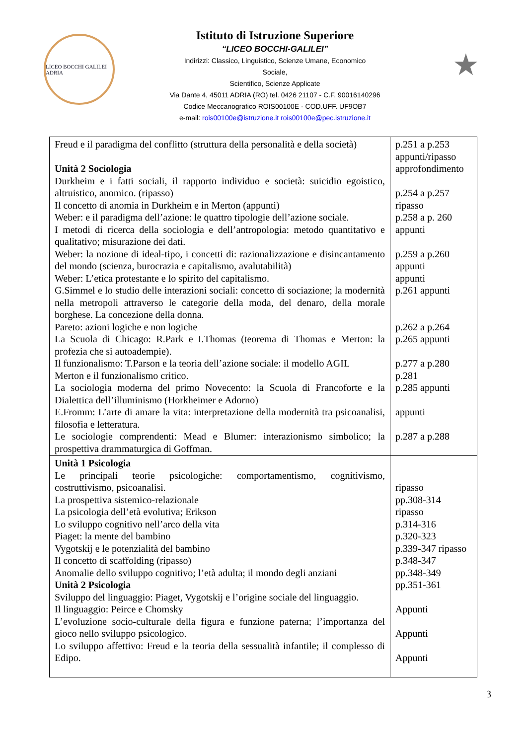LICEO BOCCHI GALILEI ADRIA
Istituto di Istruzione Superiore
“LICEO BOCCHI-GALILEI”
Indirizzi: Classico, Linguistico, Scienze Umane, Economico
Sociale,
Scientifico, Scienze Applicate
Via Dante 4, 45011 ADRIA (RO) tel. 0426 21107 - C.F. 90016140296
Codice Meccanografico ROIS00100E - COD.UFF. UF9OB7
e-mail: rois00100e@istruzione.it rois00100e@pec.istruzione.it
★
| Freud e il paradigma del conflitto (struttura della personalità e della società) Unità 2 Sociologia Durkheim e i fatti sociali, il rapporto individuo e società: suicidio egoistico, altruistico, anomico. (ripasso) Il concetto di anomia in Durkheim e in Merton (appunti) Weber: e il paradigma dell’azione: le quattro tipologie dell’azione sociale. I metodi di ricerca della sociologia e dell’antropologia: metodo quantitativo e qualitativo; misurazione dei dati. Weber: la nozione di ideal-tipo, i concetti di: razionalizzazione e disincantamento del mondo (scienza, burocrazia e capitalismo, avalutabilità) Weber: L’etica protestante e lo spirito del capitalismo. G.Simmel e lo studio delle interazioni sociali: concetto di sociazione; la modernità nella metropoli attraverso le categorie della moda, del denaro, della morale borghese. La concezione della donna. Pareto: azioni logiche e non logiche La Scuola di Chicago: R.Park e I.Thomas (teorema di Thomas e Merton: la profezia che si autoadempie). Il funzionalismo: T.Parson e la teoria dell’azione sociale: il modello AGIL Merton e il funzionalismo critico. La sociologia moderna del primo Novecento: la Scuola di Francoforte e la Dialettica dell’illuminismo (Horkheimer e Adorno) E.Fromm: L’arte di amare la vita: interpretazione della modernità tra psicoanalisi, filosofia e letteratura. Le sociologie comprendenti: Mead e Blumer: interazionismo simbolico; la prospettiva drammaturgica di Goffman. | p.251 a p.253 appunti/ripasso approfondimento p.254 a p.257 ripasso p.258 a p. 260 appunti p.259 a p.260 appunti appunti p.261 appunti p.262 a p.264 p.265 appunti p.277 a p.280 p.281 p.285 appunti appunti p.287 a p.288 |
| Unità 1 Psicologia Le principali teorie psicologiche: comportamentismo, cognitivismo, costruttivismo, psicoanalisi. La prospettiva sistemico-relazionale La psicologia dell’età evolutiva; Erikson Lo sviluppo cognitivo nell’arco della vita Piaget: la mente del bambino Vygotskij e le potenzialità del bambino Il concetto di scaffolding (ripasso) Anomalie dello sviluppo cognitivo; l’età adulta; il mondo degli anziani Unità 2 Psicologia Sviluppo del linguaggio: Piaget, Vygotskij e l’origine sociale del linguaggio. Il linguaggio: Peirce e Chomsky L’evoluzione socio-culturale della figura e funzione paterna; l’importanza del gioco nello sviluppo psicologico. Lo sviluppo affettivo: Freud e la teoria della sessualità infantile; il complesso di Edipo. | ripasso pp.308-314 ripasso p.314-316 p.320-323 p.339-347 ripasso p.348-347 pp.348-349 pp.351-361 Appunti Appunti Appunti |
3